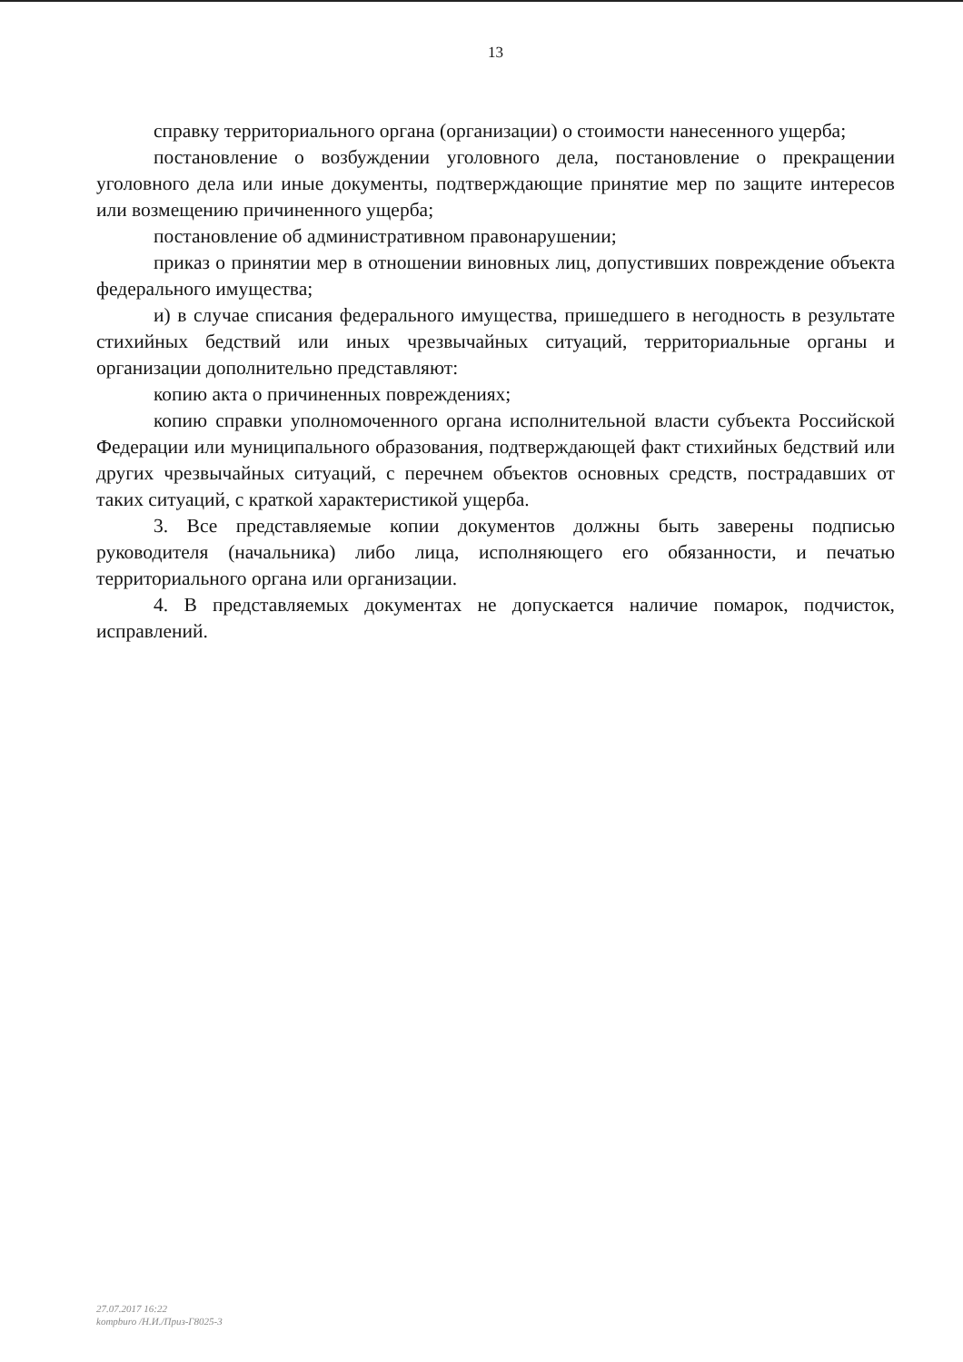13
справку территориального органа (организации) о стоимости нанесенного ущерба;
постановление о возбуждении уголовного дела, постановление о прекращении уголовного дела или иные документы, подтверждающие принятие мер по защите интересов или возмещению причиненного ущерба;
постановление об административном правонарушении;
приказ о принятии мер в отношении виновных лиц, допустивших повреждение объекта федерального имущества;
и) в случае списания федерального имущества, пришедшего в негодность в результате стихийных бедствий или иных чрезвычайных ситуаций, территориальные органы и организации дополнительно представляют:
копию акта о причиненных повреждениях;
копию справки уполномоченного органа исполнительной власти субъекта Российской Федерации или муниципального образования, подтверждающей факт стихийных бедствий или других чрезвычайных ситуаций, с перечнем объектов основных средств, пострадавших от таких ситуаций, с краткой характеристикой ущерба.
3. Все представляемые копии документов должны быть заверены подписью руководителя (начальника) либо лица, исполняющего его обязанности, и печатью территориального органа или организации.
4. В представляемых документах не допускается наличие помарок, подчисток, исправлений.
27.07.2017 16:22
kompburo /Н.И./Приз-Г8025-3